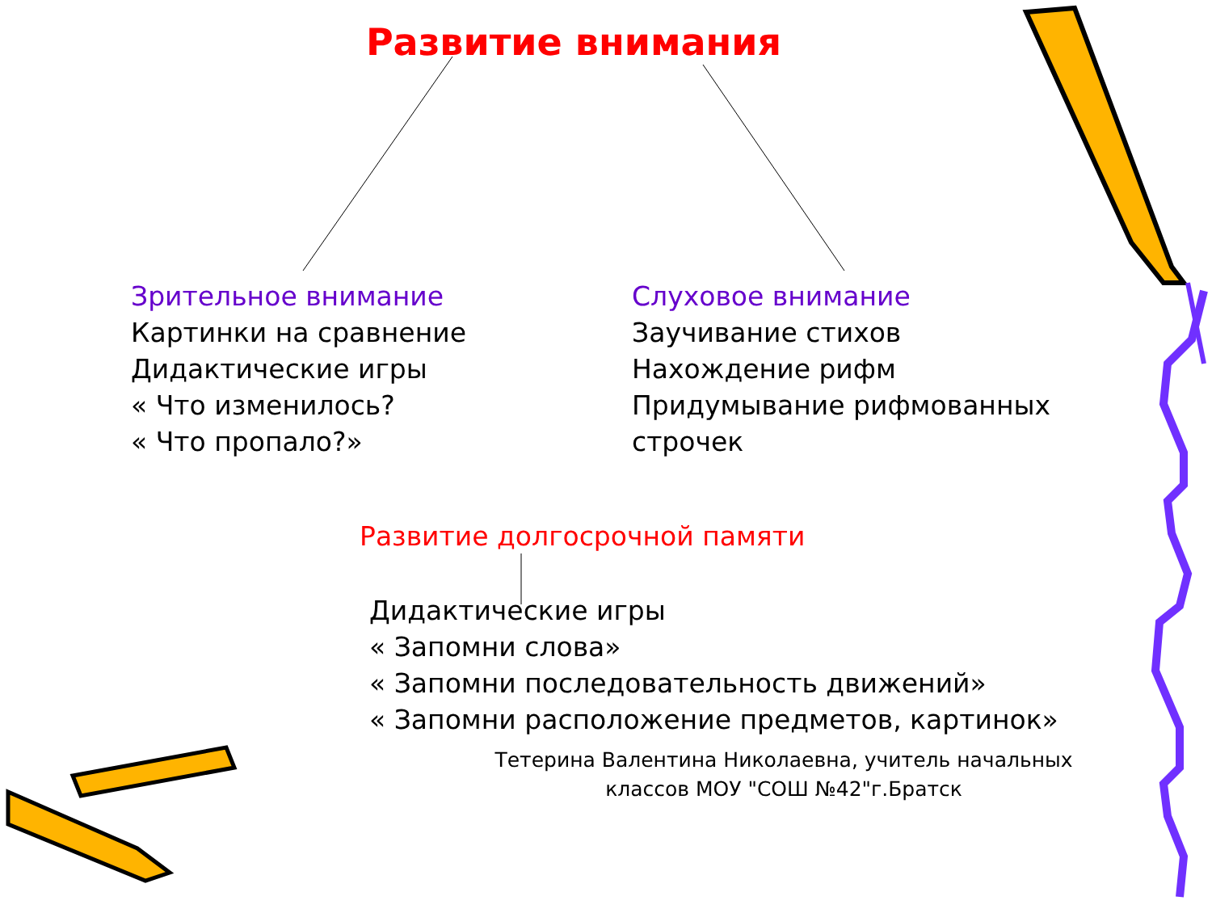Развитие внимания
Зрительное внимание
Картинки на сравнение
Дидактические игры
« Что изменилось?
« Что пропало?»
Слуховое внимание
Заучивание стихов
Нахождение рифм
Придумывание рифмованных строчек
Развитие долгосрочной памяти
Дидактические игры
« Запомни слова»
« Запомни последовательность движений»
« Запомни расположение предметов, картинок»
Тетерина Валентина Николаевна, учитель начальных классов МОУ "СОШ №42"г.Братск